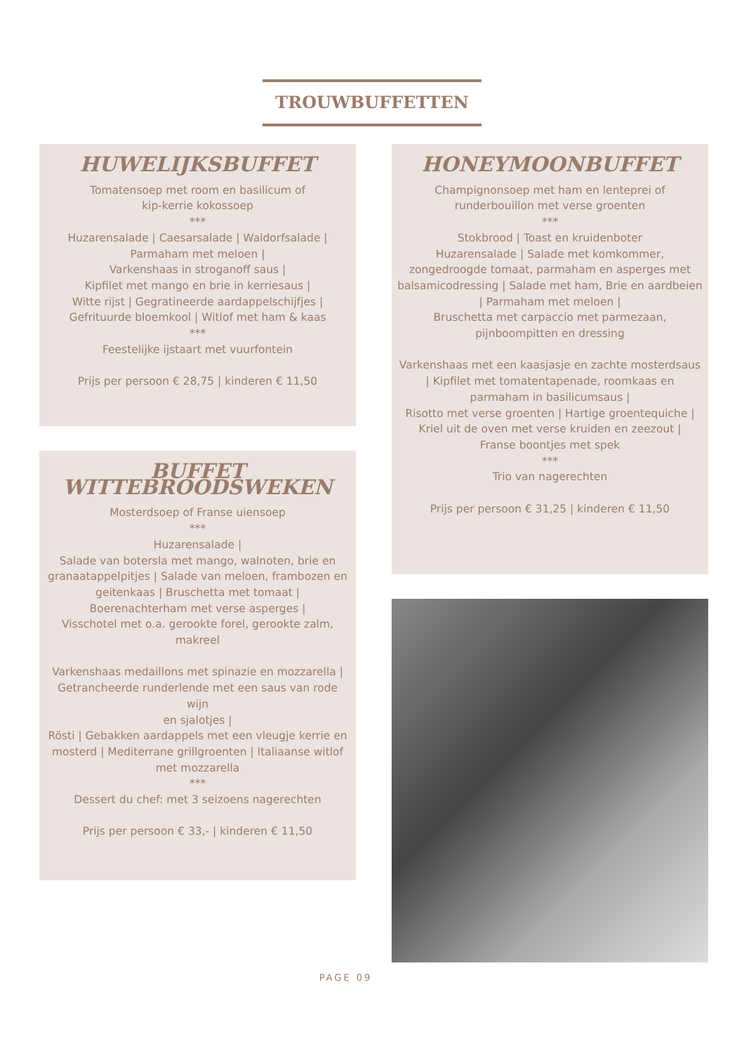TROUWBUFFETTEN
HUWELIJKSBUFFET
Tomatensoep met room en basilicum of
kip-kerrie kokossoep
***
Huzarensalade | Caesarsalade | Waldorfsalade |
Parmaham met meloen |
Varkenshaas in stroganoff saus |
Kipfilet met mango en brie in kerriesaus |
Witte rijst | Gegratineerde aardappelschijfjes |
Gefrituurde bloemkool | Witlof met ham & kaas
***
Feestelijke ijstaart met vuurfontein
Prijs per persoon € 28,75 | kinderen € 11,50
HONEYMOONBUFFET
Champignonsoep met ham en lenteprei of
runderbouillon met verse groenten
***
Stokbrood | Toast en kruidenboter
Huzarensalade | Salade met komkommer,
zongedroogde tomaat, parmaham en asperges met
balsamicodressing | Salade met ham, Brie en aardbeien
| Parmaham met meloen |
Bruschetta met carpaccio met parmezaan,
pijnboompitten en dressing
Varkenshaas met een kaasjasje en zachte mosterdsaus
| Kipfilet met tomatentapenade, roomkaas en
parmaham in basilicumsaus |
Risotto met verse groenten | Hartige groentequiche |
Kriel uit de oven met verse kruiden en zeezout |
Franse boontjes met spek
***
Trio van nagerechten
Prijs per persoon € 31,25 | kinderen € 11,50
BUFFET WITTEBROODSWEKEN
Mosterdsoep of Franse uiensoep
***
Huzarensalade |
Salade van botersla met mango, walnoten, brie en
granaatappelpitjes | Salade van meloen, frambozen en
geitenkaas | Bruschetta met tomaat |
Boerenachterham met verse asperges |
Visschotel met o.a. gerookte forel, gerookte zalm,
makreel
Varkenshaas medaillons met spinazie en mozzarella |
Getrancheerde runderlende met een saus van rode wijn
en sjalotjes |
Rösti | Gebakken aardappels met een vleugje kerrie en
mosterd | Mediterrane grillgroenten | Italiaanse witlof
met mozzarella
***
Dessert du chef: met 3 seizoens nagerechten
Prijs per persoon € 33,- | kinderen € 11,50
PAGE 09